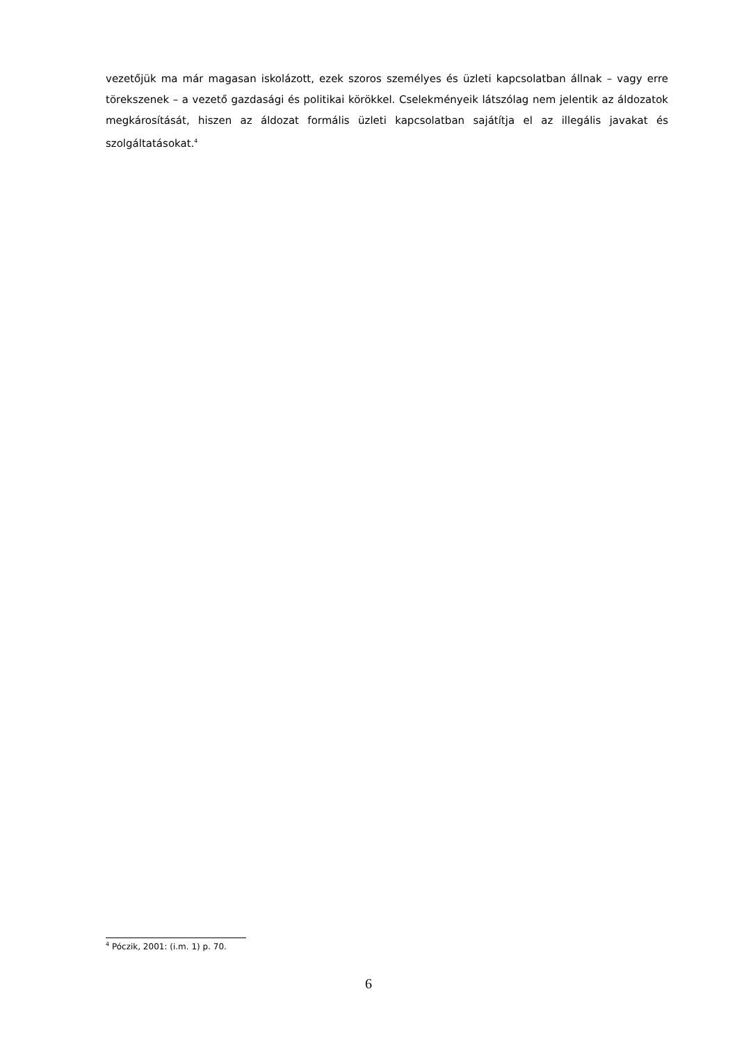vezetőjük ma már magasan iskolázott, ezek szoros személyes és üzleti kapcsolatban állnak – vagy erre törekszenek – a vezető gazdasági és politikai körökkel. Cselekményeik látszólag nem jelentik az áldozatok megkárosítását, hiszen az áldozat formális üzleti kapcsolatban sajátítja el az illegális javakat és szolgáltatásokat.<sup>4</sup>
<sup>4</sup> Póczik, 2001: (i.m. 1) p. 70.
6